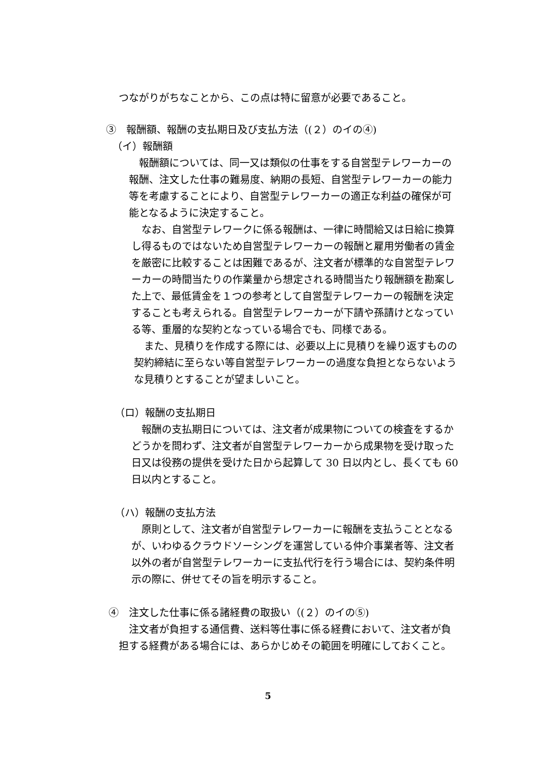つながりがちなことから、この点は特に留意が必要であること。
③　報酬額、報酬の支払期日及び支払方法（(２）のイの④)
（イ）報酬額
報酬額については、同一又は類似の仕事をする自営型テレワーカーの報酬、注文した仕事の難易度、納期の長短、自営型テレワーカーの能力等を考慮することにより、自営型テレワーカーの適正な利益の確保が可能となるように決定すること。
なお、自営型テレワークに係る報酬は、一律に時間給又は日給に換算し得るものではないため自営型テレワーカーの報酬と雇用労働者の賃金を厳密に比較することは困難であるが、注文者が標準的な自営型テレワーカーの時間当たりの作業量から想定される時間当たり報酬額を勘案した上で、最低賃金を１つの参考として自営型テレワーカーの報酬を決定することも考えられる。自営型テレワーカーが下請や孫請けとなっている等、重層的な契約となっている場合でも、同様である。
また、見積りを作成する際には、必要以上に見積りを繰り返すものの契約締結に至らない等自営型テレワーカーの過度な負担とならないような見積りとすることが望ましいこと。
（ロ）報酬の支払期日
報酬の支払期日については、注文者が成果物についての検査をするかどうかを問わず、注文者が自営型テレワーカーから成果物を受け取った日又は役務の提供を受けた日から起算して 30 日以内とし、長くても 60 日以内とすること。
（ハ）報酬の支払方法
原則として、注文者が自営型テレワーカーに報酬を支払うこととなるが、いわゆるクラウドソーシングを運営している仲介事業者等、注文者以外の者が自営型テレワーカーに支払代行を行う場合には、契約条件明示の際に、併せてその旨を明示すること。
④　注文した仕事に係る諸経費の取扱い（(２）のイの⑤)
注文者が負担する通信費、送料等仕事に係る経費において、注文者が負担する経費がある場合には、あらかじめその範囲を明確にしておくこと。
5